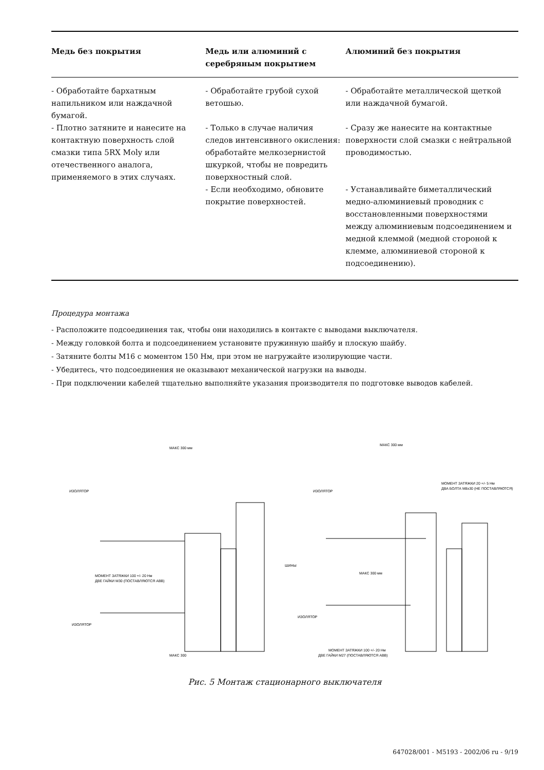| Медь без покрытия | Медь или алюминий с серебряным покрытием | Алюминий без покрытия |
| --- | --- | --- |
| - Обработайте бархатным напильником или наждачной бумагой. - Плотно затяните и нанесите на контактную поверхность слой смазки типа 5RX Moly или отечественного аналога, применяемого в этих случаях. | - Обработайте грубой сухой ветошью. - Только в случае наличия следов интенсивного окисления: обработайте мелкозернистой шкуркой, чтобы не повредить поверхностный слой. - Если необходимо, обновите покрытие поверхностей. | - Обработайте металлической щеткой или наждачной бумагой. - Сразу же нанесите на контактные поверхности слой смазки с нейтральной проводимостью. - Устанавливайте биметаллический медно-алюминиевый проводник с восстановленными поверхностями между алюминиевым подсоединением и медной клеммой (медной стороной к клемме, алюминиевой стороной к подсоединению). |
Процедура монтажа
- Расположите подсоединения так, чтобы они находились в контакте с выводами выключателя.
- Между головкой болта и подсоединением установите пружинную шайбу и плоскую шайбу.
- Затяните болты M16 с моментом 150 Нм, при этом не нагружайте изолирующие части.
- Убедитесь, что подсоединения не оказывают механической нагрузки на выводы.
- При подключении кабелей тщательно выполняйте указания производителя по подготовке выводов кабелей.
МАКС 300 мм
ИЗОЛЯТОР
МОМЕНТ ЗАТЯЖКИ 100 +/- 20 Нм
ДВЕ ГАЙКИ М30 (ПОСТАВЛЯЮТСЯ АВВ)
ИЗОЛЯТОР
МАКС 300
МАКС 300 мм
ИЗОЛЯТОР
МОМЕНТ ЗАТЯЖКИ 20 +/- 5 Нм
ДВА БОЛТА М8x30 (НЕ ПОСТАВЛЯЮТСЯ)
ШИНЫ
МАКС 300 мм
ИЗОЛЯТОР
МОМЕНТ ЗАТЯЖКИ 100 +/- 20 Нм
ДВЕ ГАЙКИ М27 (ПОСТАВЛЯЮТСЯ АВВ)
Рис. 5 Монтаж стационарного выключателя
647028/001 - M5193 - 2002/06 ru - 9/19